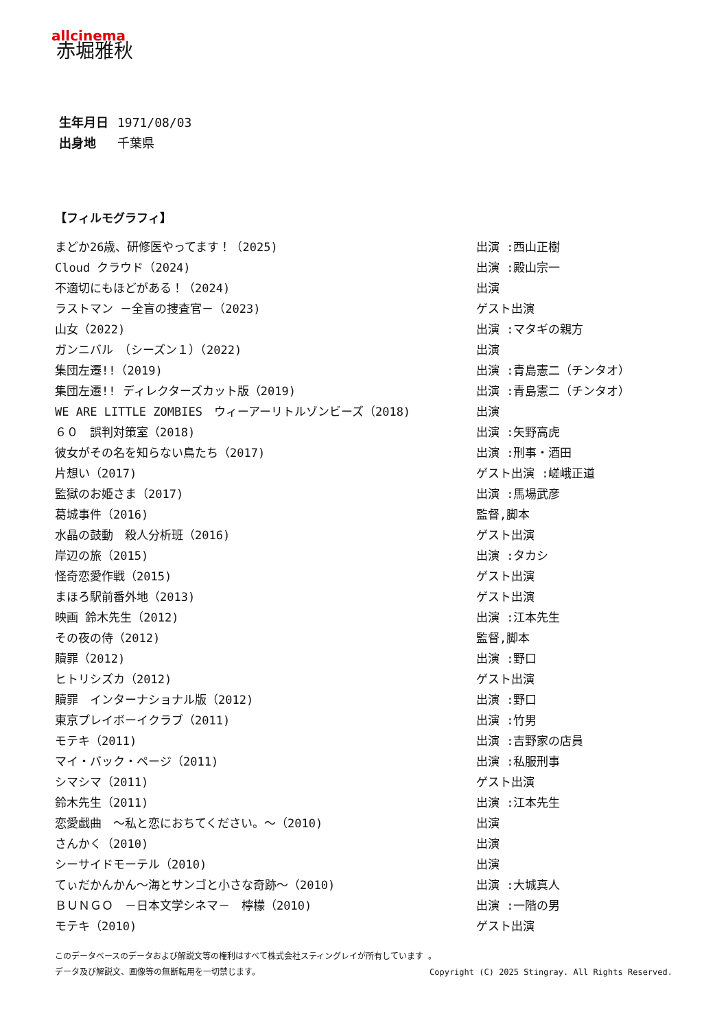allcinema
赤堀雅秋
生年月日 1971/08/03
出身地 千葉県
【フィルモグラフィ】
| まどか26歳、研修医やってます！（2025) | 出演 :西山正樹 |
| Cloud クラウド（2024) | 出演 :殿山宗一 |
| 不適切にもほどがある！（2024) | 出演 |
| ラストマン －全盲の捜査官－（2023) | ゲスト出演 |
| 山女（2022) | 出演 :マタギの親方 |
| ガンニバル （シーズン１）（2022) | 出演 |
| 集団左遷!!（2019) | 出演 :青島憲二（チンタオ） |
| 集団左遷!! ディレクターズカット版（2019) | 出演 :青島憲二（チンタオ） |
| WE ARE LITTLE ZOMBIES ウィーアーリトルゾンビーズ（2018) | 出演 |
| ６０ 誤判対策室（2018) | 出演 :矢野高虎 |
| 彼女がその名を知らない鳥たち（2017) | 出演 :刑事・酒田 |
| 片想い（2017) | ゲスト出演 :嵯峨正道 |
| 監獄のお姫さま（2017) | 出演 :馬場武彦 |
| 葛城事件（2016) | 監督,脚本 |
| 水晶の鼓動 殺人分析班（2016) | ゲスト出演 |
| 岸辺の旅（2015) | 出演 :タカシ |
| 怪奇恋愛作戦（2015) | ゲスト出演 |
| まほろ駅前番外地（2013) | ゲスト出演 |
| 映画 鈴木先生（2012) | 出演 :江本先生 |
| その夜の侍（2012) | 監督,脚本 |
| 贖罪（2012) | 出演 :野口 |
| ヒトリシズカ（2012) | ゲスト出演 |
| 贖罪 インターナショナル版（2012) | 出演 :野口 |
| 東京プレイボーイクラブ（2011) | 出演 :竹男 |
| モテキ（2011) | 出演 :吉野家の店員 |
| マイ・バック・ページ（2011) | 出演 :私服刑事 |
| シマシマ（2011) | ゲスト出演 |
| 鈴木先生（2011) | 出演 :江本先生 |
| 恋愛戯曲 ～私と恋におちてください。～（2010) | 出演 |
| さんかく（2010) | 出演 |
| シーサイドモーテル（2010) | 出演 |
| てぃだかんかん～海とサンゴと小さな奇跡～（2010) | 出演 :大城真人 |
| ＢＵＮＧＯ －日本文学シネマ－ 檸檬（2010) | 出演 :一階の男 |
| モテキ（2010) | ゲスト出演 |
このデータベースのデータおよび解説文等の権利はすべて株式会社スティングレイが所有しています 。
データ及び解説文、画像等の無断転用を一切禁じます。 Copyright (C) 2025 Stingray. All Rights Reserved.